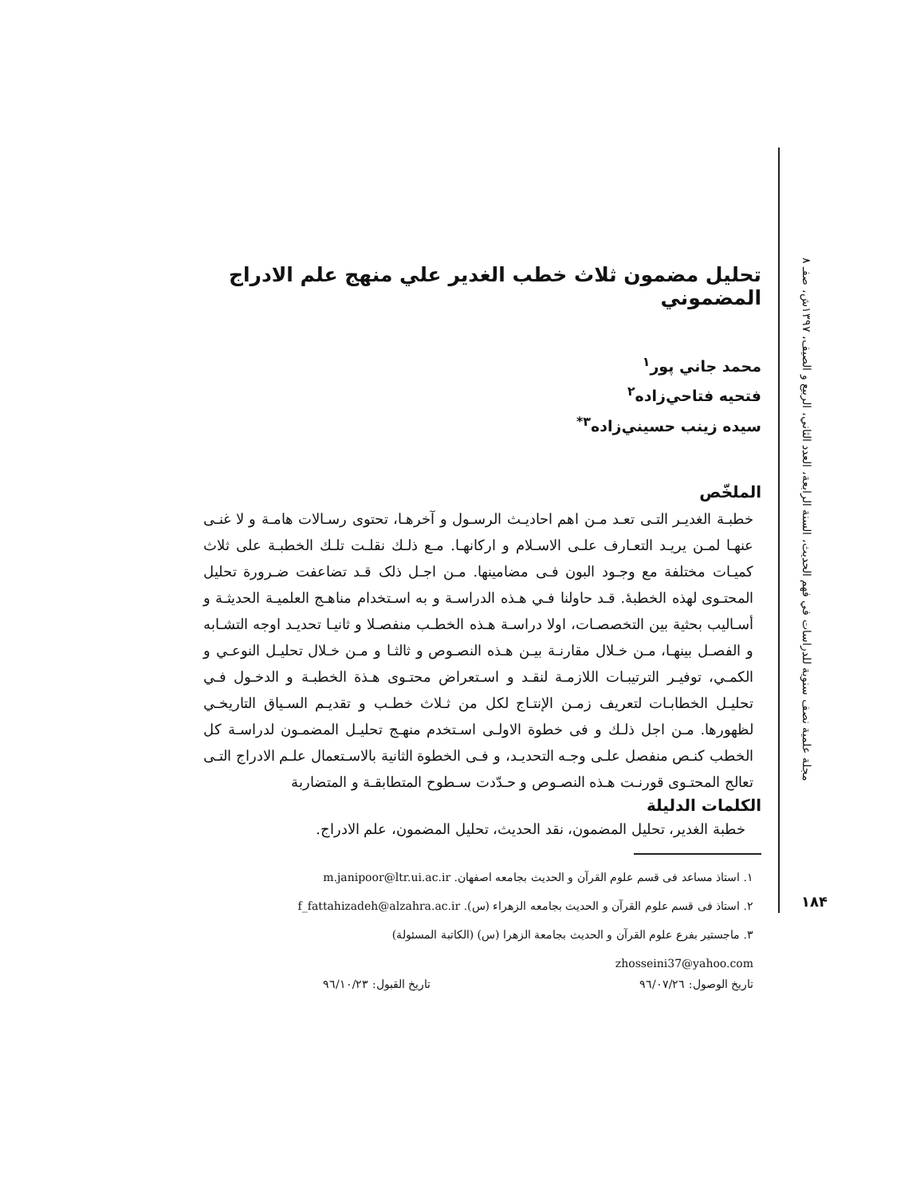مجلة علمية نصف سنوية للدراسات في فهم الحديث، السنة الرابعة، العدد الثاني، الربيع و الصيف، ١٣٩٧ش، صفـ ٨
تحليل مضمون ثلاث خطب الغدير علي منهج علم الادراج المضموني
محمد جاني پور<sup>١</sup>
فتحيه فتاحي‌زاده<sup>٢</sup>
سيده زينب حسيني‌زاده<sup>٣*</sup>
الملخّص
خطبـة الغديـر التـى تعـد مـن اهم احاديـث الرسـول و آخرهـا، تحتوى رسـالات هامـة و لا غنـى عنهـا لمـن يريـد التعـارف علـى الاسـلام و اركانهـا. مـع ذلـك نقلـت تلـك الخطبـة على ثلاث كميـات مختلفة مع وجـود البون فـى مضامينها. مـن اجـل ذلک قـد تضاعفت ضـرورة تحليل المحتـوى لهذه الخطبۀ. قـد حاولنا فـي هـذه الدراسـة و به اسـتخدام مناهـج العلميـة الحديثـة و أسـاليب بحثية بين التخصصـات، اولا دراسـة هـذه الخطـب منفصـلا و ثانيـا تحديـد اوجه التشـابه و الفصـل بينهـا، مـن خـلال مقارنـة بيـن هـذه النصـوص و ثالثـا و مـن خـلال تحليـل النوعـي و الكمـي، توفيـر الترتيبـات اللازمـة لنقـد و اسـتعراض محتـوى هـذة الخطبـة و الدخـول فـي تحليـل الخطابـات لتعريف زمـن الإنتـاج لكل من ثـلاث خطـب و تقديـم السـياق التاريخـي لظهورها. مـن اجل ذلـك و فى خطوة الاولـى اسـتخدم منهـج تحليـل المضمـون لدراسـة كل الخطب كنـص منفصل علـى وجـه التحديـد، و فـى الخطوة الثانية بالاسـتعمال علـم الادراج التـى تعالج المحتـوى قورنـت هـذه النصـوص و حـدّدت سـطوح المتطابقـة و المتضاربة
الكلمات الدليلة
خطبة الغدير، تحليل المضمون، نقد الحديث، تحليل المضمون، علم الادراج.
١. استاذ مساعد فى قسم علوم القرآن و الحديث بجامعه اصفهان. m.janipoor@ltr.ui.ac.ir
٢. استاذ فى قسم علوم القرآن و الحديث بجامعه الزهراء (س). f_fattahizadeh@alzahra.ac.ir
٣. ماجستير بفرع علوم القرآن و الحديث بجامعة الزهرا (س) (الكاتبة المسئولة)
zhosseini37@yahoo.com
تاريخ الوصول: ٩٦/٠٧/٢٦ تاريخ القبول: ٩٦/١٠/٢٣
١٨۴